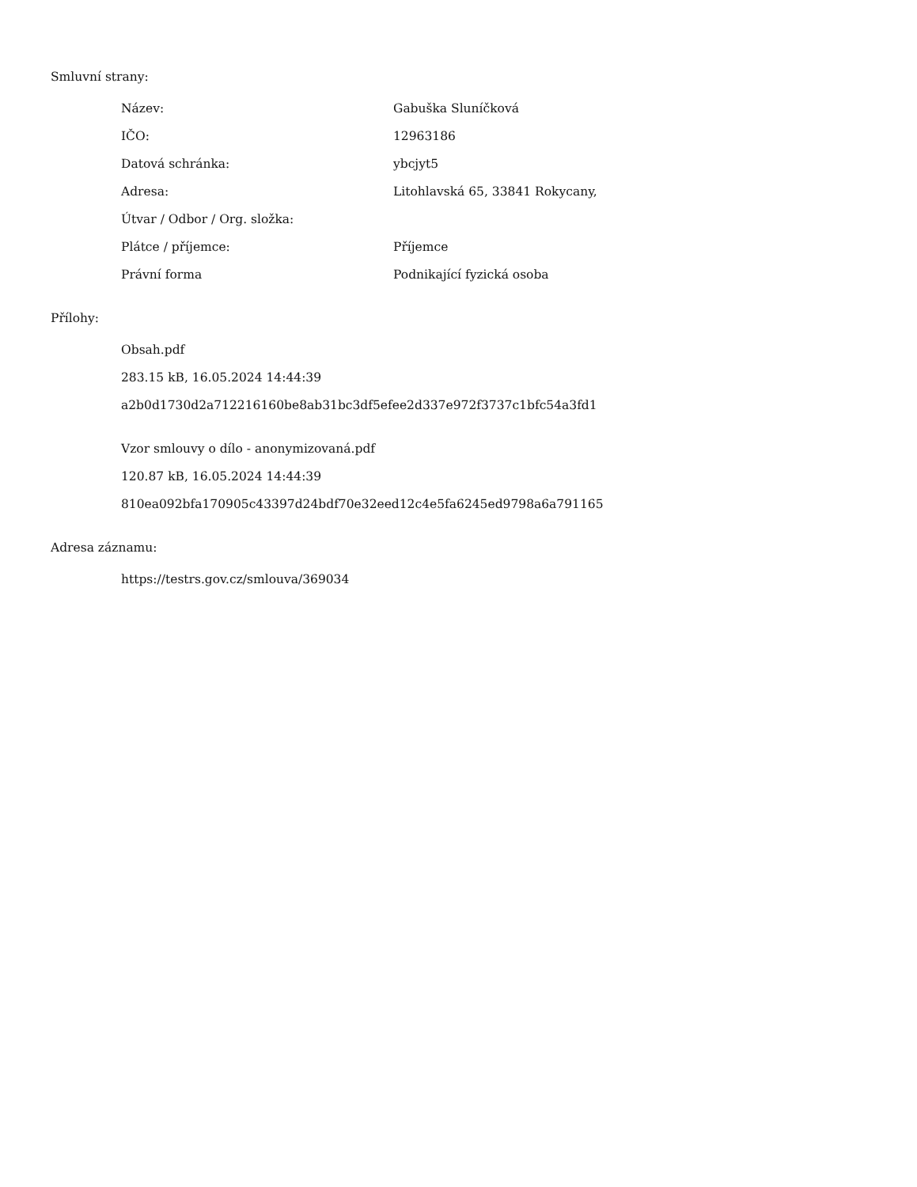Smluvní strany:
| Název: | Gabuška Sluníčková |
| IČO: | 12963186 |
| Datová schránka: | ybcjyt5 |
| Adresa: | Litohlavská 65, 33841 Rokycany, |
| Útvar / Odbor / Org. složka: | |
| Plátce / příjemce: | Příjemce |
| Právní forma | Podnikající fyzická osoba |
Přílohy:
Obsah.pdf
283.15 kB, 16.05.2024 14:44:39
a2b0d1730d2a712216160be8ab31bc3df5efee2d337e972f3737c1bfc54a3fd1
Vzor smlouvy o dílo - anonymizovaná.pdf
120.87 kB, 16.05.2024 14:44:39
810ea092bfa170905c43397d24bdf70e32eed12c4e5fa6245ed9798a6a791165
Adresa záznamu:
https://testrs.gov.cz/smlouva/369034